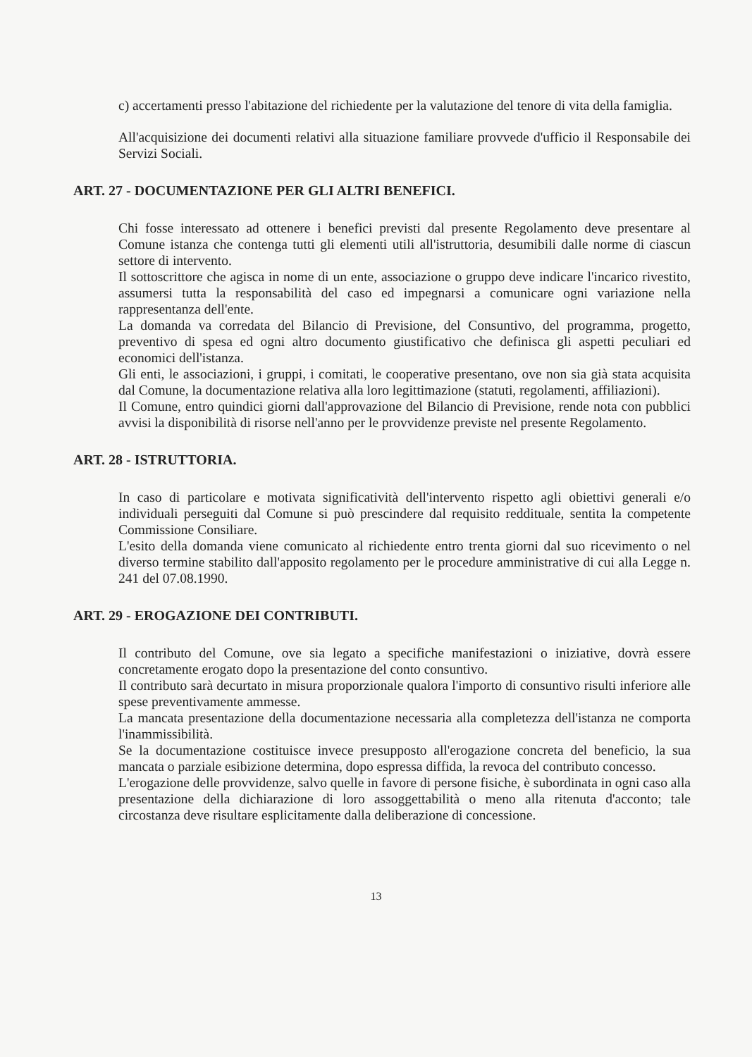c) accertamenti presso l'abitazione del richiedente per la valutazione del tenore di vita della famiglia.
All'acquisizione dei documenti relativi alla situazione familiare provvede d'ufficio il Responsabile dei Servizi Sociali.
ART. 27 - DOCUMENTAZIONE PER GLI ALTRI BENEFICI.
Chi fosse interessato ad ottenere i benefici previsti dal presente Regolamento deve presentare al Comune istanza che contenga tutti gli elementi utili all'istruttoria, desumibili dalle norme di ciascun settore di intervento.
Il sottoscrittore che agisca in nome di un ente, associazione o gruppo deve indicare l'incarico rivestito, assumersi tutta la responsabilità del caso ed impegnarsi a comunicare ogni variazione nella rappresentanza dell'ente.
La domanda va corredata del Bilancio di Previsione, del Consuntivo, del programma, progetto, preventivo di spesa ed ogni altro documento giustificativo che definisca gli aspetti peculiari ed economici dell'istanza.
Gli enti, le associazioni, i gruppi, i comitati, le cooperative presentano, ove non sia già stata acquisita dal Comune, la documentazione relativa alla loro legittimazione (statuti, regolamenti, affiliazioni).
Il Comune, entro quindici giorni dall'approvazione del Bilancio di Previsione, rende nota con pubblici avvisi la disponibilità di risorse nell'anno per le provvidenze previste nel presente Regolamento.
ART. 28 - ISTRUTTORIA.
In caso di particolare e motivata significatività dell'intervento rispetto agli obiettivi generali e/o individuali perseguiti dal Comune si può prescindere dal requisito reddituale, sentita la competente Commissione Consiliare.
L'esito della domanda viene comunicato al richiedente entro trenta giorni dal suo ricevimento o nel diverso termine stabilito dall'apposito regolamento per le procedure amministrative di cui alla Legge n. 241 del 07.08.1990.
ART. 29 - EROGAZIONE DEI CONTRIBUTI.
Il contributo del Comune, ove sia legato a specifiche manifestazioni o iniziative, dovrà essere concretamente erogato dopo la presentazione del conto consuntivo.
Il contributo sarà decurtato in misura proporzionale qualora l'importo di consuntivo risulti inferiore alle spese preventivamente ammesse.
La mancata presentazione della documentazione necessaria alla completezza dell'istanza ne comporta l'inammissibilità.
Se la documentazione costituisce invece presupposto all'erogazione concreta del beneficio, la sua mancata o parziale esibizione determina, dopo espressa diffida, la revoca del contributo concesso.
L'erogazione delle provvidenze, salvo quelle in favore di persone fisiche, è subordinata in ogni caso alla presentazione della dichiarazione di loro assoggettabilità o meno alla ritenuta d'acconto; tale circostanza deve risultare esplicitamente dalla deliberazione di concessione.
13